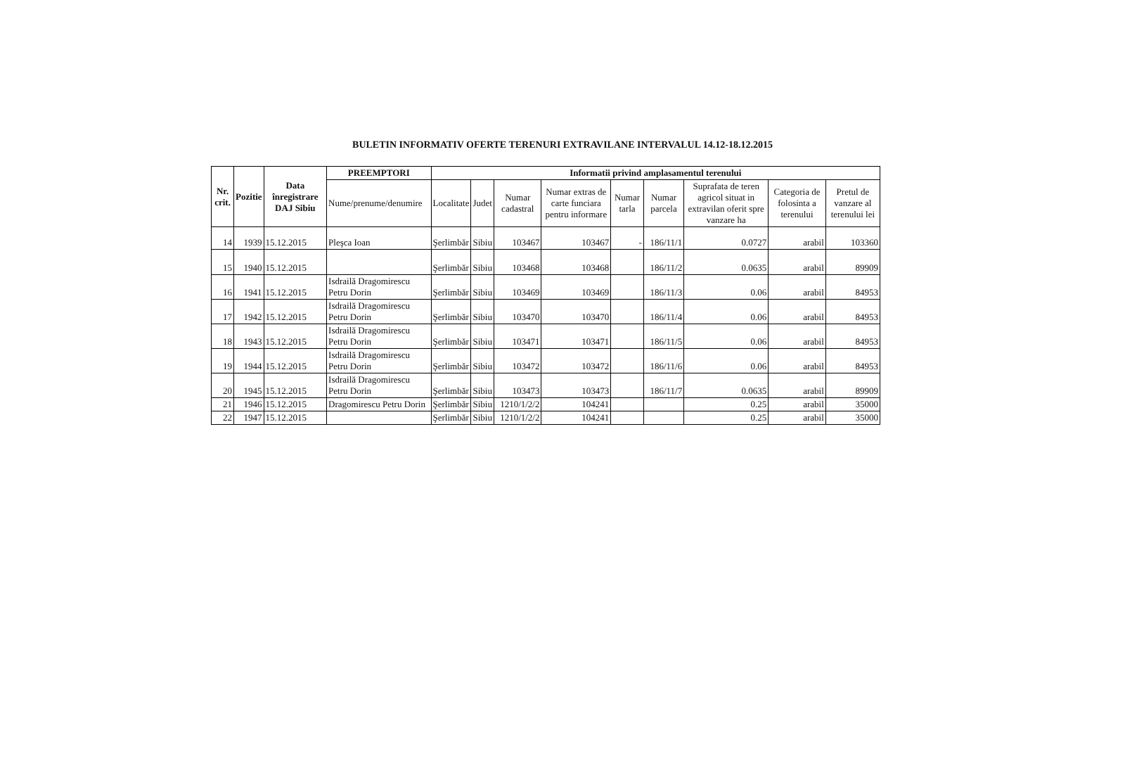BULETIN INFORMATIV OFERTE TERENURI EXTRAVILANE INTERVALUL 14.12-18.12.2015
| Nr. crit. | Pozitie | Data înregistrare DAJ Sibiu | PREEMPTORI | Informatii privind amplasamentul terenului | | | | | | | | |
| --- | --- | --- | --- | --- | --- | --- | --- | --- | --- | --- | --- | --- |
| | | | Nume/prenume/denumire | Localitate | Judet | Numar cadastral | Numar extras de carte funciara pentru informare | Numar tarla | Numar parcela | Suprafata de teren agricol situat in extravilan oferit spre vanzare ha | Categoria de folosinta a terenului | Pretul de vanzare al terenului lei |
| 14 | 1939 | 15.12.2015 | Pleşca Ioan | Şerlimbăr | Sibiu | 103467 | 103467 | - | 186/11/1 | 0.0727 | arabil | 103360 |
| 15 | 1940 | 15.12.2015 | | Şerlimbăr | Sibiu | 103468 | 103468 | | 186/11/2 | 0.0635 | arabil | 89909 |
| 16 | 1941 | 15.12.2015 | Isdrailă Dragomirescu Petru Dorin | Şerlimbăr | Sibiu | 103469 | 103469 | | 186/11/3 | 0.06 | arabil | 84953 |
| 17 | 1942 | 15.12.2015 | Isdrailă Dragomirescu Petru Dorin | Şerlimbăr | Sibiu | 103470 | 103470 | | 186/11/4 | 0.06 | arabil | 84953 |
| 18 | 1943 | 15.12.2015 | Isdrailă Dragomirescu Petru Dorin | Şerlimbăr | Sibiu | 103471 | 103471 | | 186/11/5 | 0.06 | arabil | 84953 |
| 19 | 1944 | 15.12.2015 | Isdrailă Dragomirescu Petru Dorin | Şerlimbăr | Sibiu | 103472 | 103472 | | 186/11/6 | 0.06 | arabil | 84953 |
| 20 | 1945 | 15.12.2015 | Isdrailă Dragomirescu Petru Dorin | Şerlimbăr | Sibiu | 103473 | 103473 | | 186/11/7 | 0.0635 | arabil | 89909 |
| 21 | 1946 | 15.12.2015 | Dragomirescu Petru Dorin | Şerlimbăr | Sibiu | 1210/1/2/2 | 104241 | | | 0.25 | arabil | 35000 |
| 22 | 1947 | 15.12.2015 | | Şerlimbăr | Sibiu | 1210/1/2/2 | 104241 | | | 0.25 | arabil | 35000 |